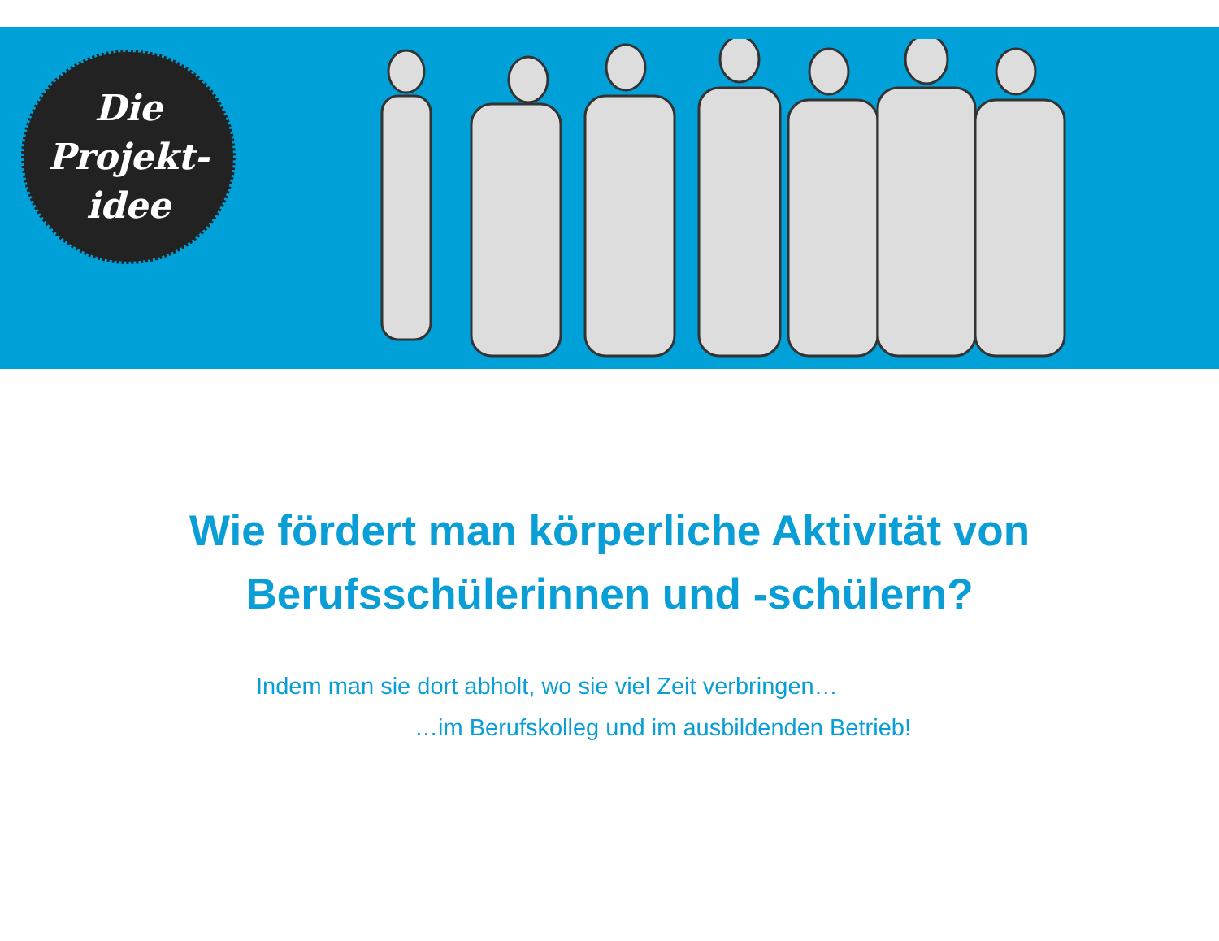Die
Projekt-
idee
Wie fördert man körperliche Aktivität von
Berufsschülerinnen und -schülern?
Indem man sie dort abholt, wo sie viel Zeit verbringen…
…im Berufskolleg und im ausbildenden Betrieb!